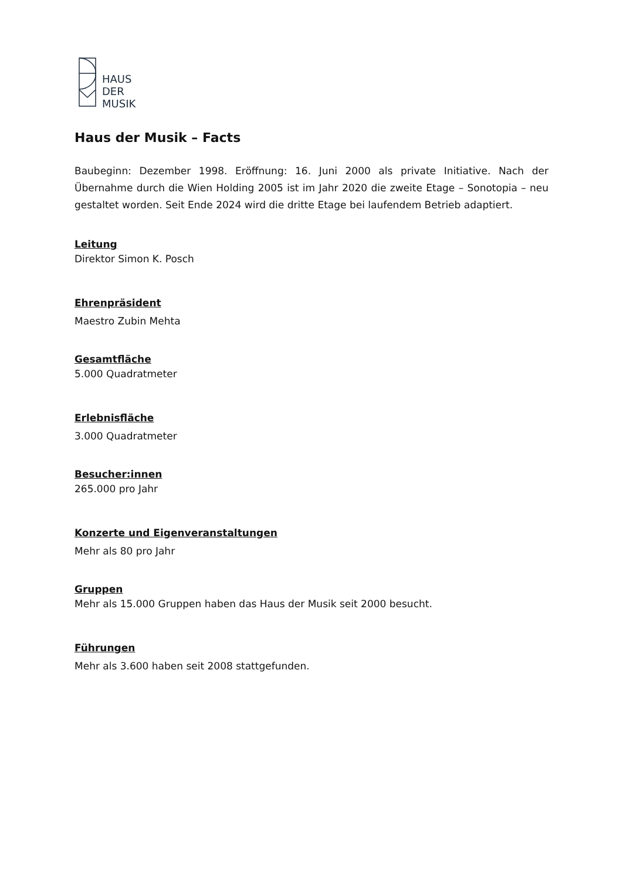HAUS
DER
MUSIK
Haus der Musik – Facts
Baubeginn: Dezember 1998. Eröffnung: 16. Juni 2000 als private Initiative. Nach der Übernahme durch die Wien Holding 2005 ist im Jahr 2020 die zweite Etage – Sonotopia – neu gestaltet worden. Seit Ende 2024 wird die dritte Etage bei laufendem Betrieb adaptiert.
Leitung
Direktor Simon K. Posch
Ehrenpräsident
Maestro Zubin Mehta
Gesamtfläche
5.000 Quadratmeter
Erlebnisfläche
3.000 Quadratmeter
Besucher:innen
265.000 pro Jahr
Konzerte und Eigenveranstaltungen
Mehr als 80 pro Jahr
Gruppen
Mehr als 15.000 Gruppen haben das Haus der Musik seit 2000 besucht.
Führungen
Mehr als 3.600 haben seit 2008 stattgefunden.